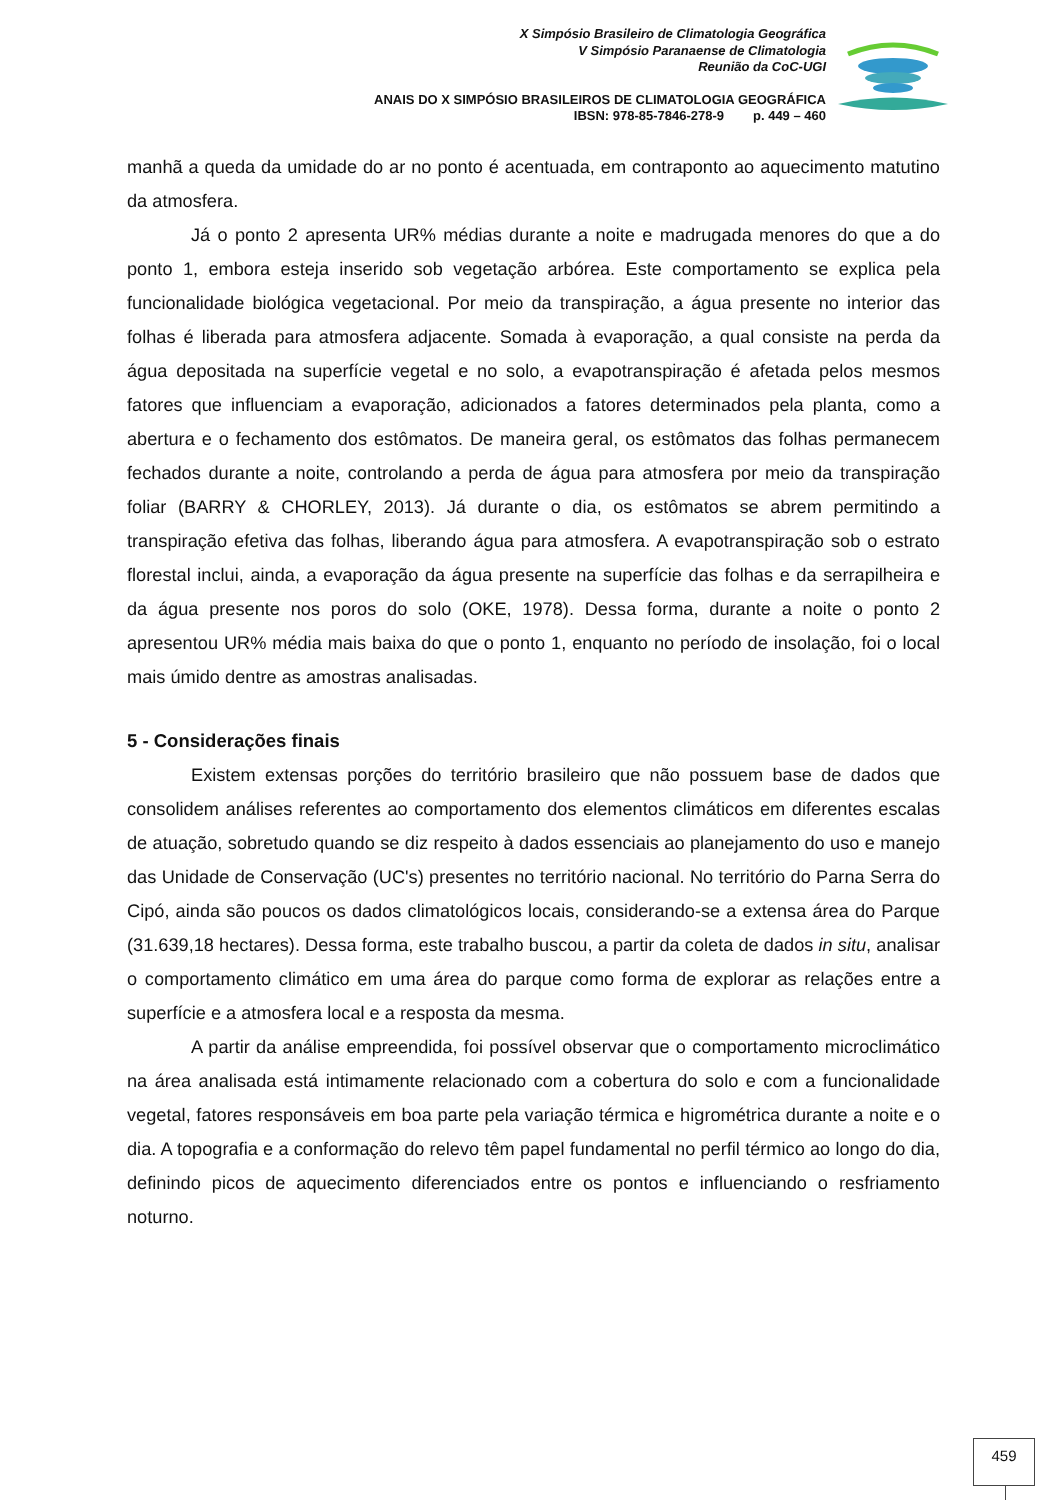X Simpósio Brasileiro de Climatologia Geográfica
V Simpósio Paranaense de Climatologia
Reunião da CoC-UGI
ANAIS DO X SIMPÓSIO BRASILEIROS DE CLIMATOLOGIA GEOGRÁFICA
IBSN: 978-85-7846-278-9 p. 449 – 460
manhã a queda da umidade do ar no ponto é acentuada, em contraponto ao aquecimento matutino da atmosfera.
Já o ponto 2 apresenta UR% médias durante a noite e madrugada menores do que a do ponto 1, embora esteja inserido sob vegetação arbórea. Este comportamento se explica pela funcionalidade biológica vegetacional. Por meio da transpiração, a água presente no interior das folhas é liberada para atmosfera adjacente. Somada à evaporação, a qual consiste na perda da água depositada na superfície vegetal e no solo, a evapotranspiração é afetada pelos mesmos fatores que influenciam a evaporação, adicionados a fatores determinados pela planta, como a abertura e o fechamento dos estômatos. De maneira geral, os estômatos das folhas permanecem fechados durante a noite, controlando a perda de água para atmosfera por meio da transpiração foliar (BARRY & CHORLEY, 2013). Já durante o dia, os estômatos se abrem permitindo a transpiração efetiva das folhas, liberando água para atmosfera. A evapotranspiração sob o estrato florestal inclui, ainda, a evaporação da água presente na superfície das folhas e da serrapilheira e da água presente nos poros do solo (OKE, 1978). Dessa forma, durante a noite o ponto 2 apresentou UR% média mais baixa do que o ponto 1, enquanto no período de insolação, foi o local mais úmido dentre as amostras analisadas.
5 - Considerações finais
Existem extensas porções do território brasileiro que não possuem base de dados que consolidem análises referentes ao comportamento dos elementos climáticos em diferentes escalas de atuação, sobretudo quando se diz respeito à dados essenciais ao planejamento do uso e manejo das Unidade de Conservação (UC's) presentes no território nacional. No território do Parna Serra do Cipó, ainda são poucos os dados climatológicos locais, considerando-se a extensa área do Parque (31.639,18 hectares). Dessa forma, este trabalho buscou, a partir da coleta de dados in situ, analisar o comportamento climático em uma área do parque como forma de explorar as relações entre a superfície e a atmosfera local e a resposta da mesma.
A partir da análise empreendida, foi possível observar que o comportamento microclimático na área analisada está intimamente relacionado com a cobertura do solo e com a funcionalidade vegetal, fatores responsáveis em boa parte pela variação térmica e higrométrica durante a noite e o dia. A topografia e a conformação do relevo têm papel fundamental no perfil térmico ao longo do dia, definindo picos de aquecimento diferenciados entre os pontos e influenciando o resfriamento noturno.
459